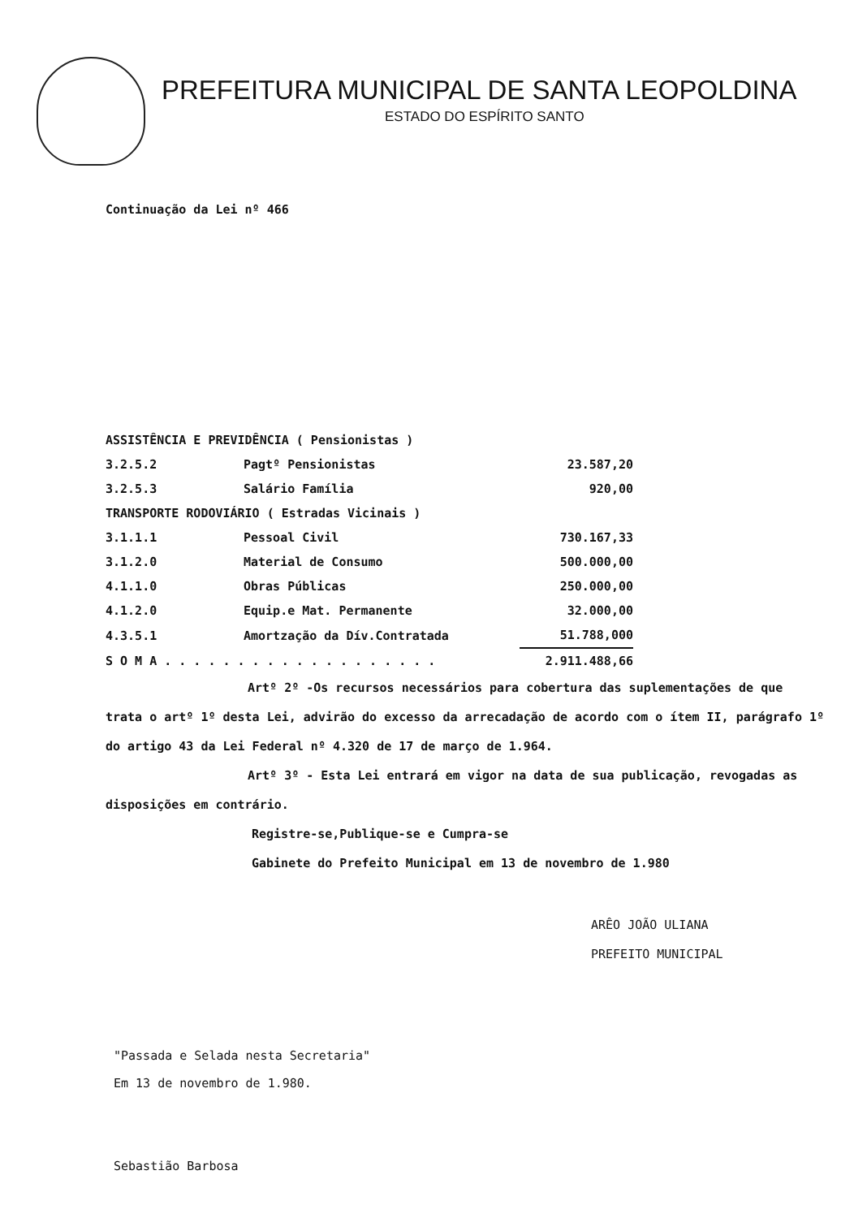PREFEITURA MUNICIPAL DE SANTA LEOPOLDINA
ESTADO DO ESPÍRITO SANTO
Continuação da Lei nº 466
| ASSISTÊNCIA E PREVIDÊNCIA ( Pensionistas ) | | |
| 3.2.5.2 | Pagtº Pensionistas | 23.587,20 |
| 3.2.5.3 | Salário Família | 920,00 |
| TRANSPORTE RODOVIÁRIO ( Estradas Vicinais ) | | |
| 3.1.1.1 | Pessoal Civil | 730.167,33 |
| 3.1.2.0 | Material de Consumo | 500.000,00 |
| 4.1.1.0 | Obras Públicas | 250.000,00 |
| 4.1.2.0 | Equip.e Mat. Permanente | 32.000,00 |
| 4.3.5.1 | Amortzação da Dív.Contratada | 51.788,000 |
| S O M A . . . . . . . . . . . . . . . . . . . | | 2.911.488,66 |
Artº 2º -Os recursos necessários para cobertura das suplementações de que trata o artº 1º desta Lei, advirão do excesso da arrecadação de acordo com o ítem II, parágrafo 1º do artigo 43 da Lei Federal nº 4.320 de 17 de março de 1.964.
Artº 3º - Esta Lei entrará em vigor na data de sua publicação, revogadas as disposições em contrário.
Registre-se,Publique-se e Cumpra-se
Gabinete do Prefeito Municipal em 13 de novembro de 1.980
ARÊO JOÃO ULIANA
PREFEITO MUNICIPAL
"Passada e Selada nesta Secretaria"
Em 13 de novembro de 1.980.
Sebastião Barbosa